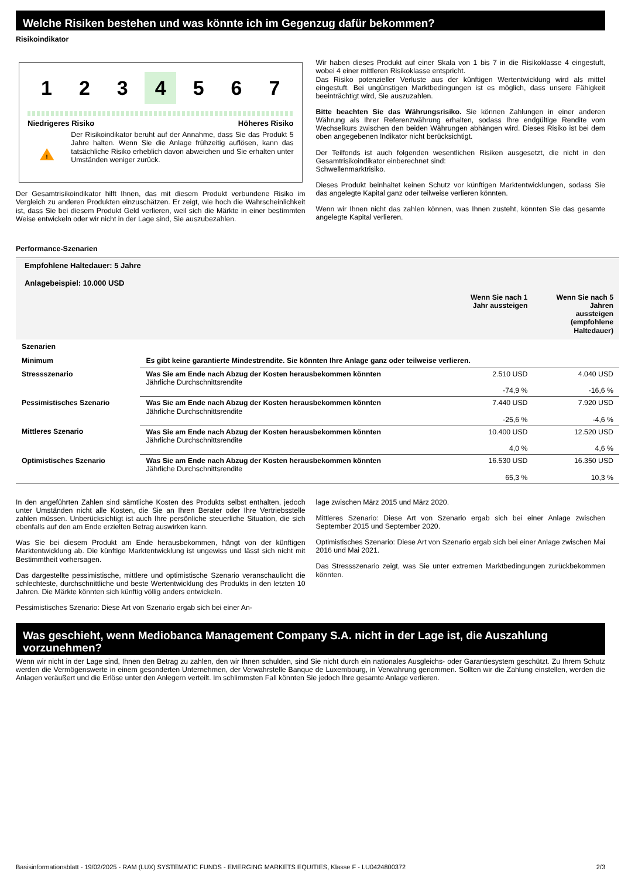Welche Risiken bestehen und was könnte ich im Gegenzug dafür bekommen?
Risikoindikator
1 2 3 4 5 6 7
Niedrigeres Risiko Höheres Risiko
!
Der Risikoindikator beruht auf der Annahme, dass Sie das Produkt 5 Jahre halten. Wenn Sie die Anlage frühzeitig auflösen, kann das tatsächliche Risiko erheblich davon abweichen und Sie erhalten unter Umständen weniger zurück.
Der Gesamtrisikoindikator hilft Ihnen, das mit diesem Produkt verbundene Risiko im Vergleich zu anderen Produkten einzuschätzen. Er zeigt, wie hoch die Wahrscheinlichkeit ist, dass Sie bei diesem Produkt Geld verlieren, weil sich die Märkte in einer bestimmten Weise entwickeln oder wir nicht in der Lage sind, Sie auszubezahlen.
Wir haben dieses Produkt auf einer Skala von 1 bis 7 in die Risikoklasse 4 eingestuft, wobei 4 einer mittleren Risikoklasse entspricht.
Das Risiko potenzieller Verluste aus der künftigen Wertentwicklung wird als mittel eingestuft. Bei ungünstigen Marktbedingungen ist es möglich, dass unsere Fähigkeit beeinträchtigt wird, Sie auszuzahlen.
Bitte beachten Sie das Währungsrisiko. Sie können Zahlungen in einer anderen Währung als Ihrer Referenzwährung erhalten, sodass Ihre endgültige Rendite vom Wechselkurs zwischen den beiden Währungen abhängen wird. Dieses Risiko ist bei dem oben angegebenen Indikator nicht berücksichtigt.
Der Teilfonds ist auch folgenden wesentlichen Risiken ausgesetzt, die nicht in den Gesamtrisikoindikator einberechnet sind:
Schwellenmarktrisiko.
Dieses Produkt beinhaltet keinen Schutz vor künftigen Marktentwicklungen, sodass Sie das angelegte Kapital ganz oder teilweise verlieren könnten.
Wenn wir Ihnen nicht das zahlen können, was Ihnen zusteht, könnten Sie das gesamte angelegte Kapital verlieren.
Performance-Szenarien
| Empfohlene Haltedauer: 5 Jahre Anlagebeispiel: 10.000 USD | | | |
| --- | --- | --- | --- |
| | | Wenn Sie nach 1 Jahr aussteigen | Wenn Sie nach 5 Jahren aussteigen (empfohlene Haltedauer) |
| Szenarien | | | |
| Minimum | Es gibt keine garantierte Mindestrendite. Sie könnten Ihre Anlage ganz oder teilweise verlieren. | | |
| Stressszenario | Was Sie am Ende nach Abzug der Kosten herausbekommen könnten Jährliche Durchschnittsrendite | 2.510 USD -74,9 % | 4.040 USD -16,6 % |
| Pessimistisches Szenario | Was Sie am Ende nach Abzug der Kosten herausbekommen könnten Jährliche Durchschnittsrendite | 7.440 USD -25,6 % | 7.920 USD -4,6 % |
| Mittleres Szenario | Was Sie am Ende nach Abzug der Kosten herausbekommen könnten Jährliche Durchschnittsrendite | 10.400 USD 4,0 % | 12.520 USD 4,6 % |
| Optimistisches Szenario | Was Sie am Ende nach Abzug der Kosten herausbekommen könnten Jährliche Durchschnittsrendite | 16.530 USD 65,3 % | 16.350 USD 10,3 % |
In den angeführten Zahlen sind sämtliche Kosten des Produkts selbst enthalten, jedoch unter Umständen nicht alle Kosten, die Sie an Ihren Berater oder Ihre Vertriebsstelle zahlen müssen. Unberücksichtigt ist auch Ihre persönliche steuerliche Situation, die sich ebenfalls auf den am Ende erzielten Betrag auswirken kann.
Was Sie bei diesem Produkt am Ende herausbekommen, hängt von der künftigen Marktentwicklung ab. Die künftige Marktentwicklung ist ungewiss und lässt sich nicht mit Bestimmtheit vorhersagen.
Das dargestellte pessimistische, mittlere und optimistische Szenario veranschaulicht die schlechteste, durchschnittliche und beste Wertentwicklung des Produkts in den letzten 10 Jahren. Die Märkte könnten sich künftig völlig anders entwickeln.
Pessimistisches Szenario: Diese Art von Szenario ergab sich bei einer An-
lage zwischen März 2015 und März 2020.
Mittleres Szenario: Diese Art von Szenario ergab sich bei einer Anlage zwischen September 2015 und September 2020.
Optimistisches Szenario: Diese Art von Szenario ergab sich bei einer Anlage zwischen Mai 2016 und Mai 2021.
Das Stressszenario zeigt, was Sie unter extremen Marktbedingungen zurückbekommen könnten.
Was geschieht, wenn Mediobanca Management Company S.A. nicht in der Lage ist, die Auszahlung vorzunehmen?
Wenn wir nicht in der Lage sind, Ihnen den Betrag zu zahlen, den wir Ihnen schulden, sind Sie nicht durch ein nationales Ausgleichs- oder Garantiesystem geschützt. Zu Ihrem Schutz werden die Vermögenswerte in einem gesonderten Unternehmen, der Verwahrstelle Banque de Luxembourg, in Verwahrung genommen. Sollten wir die Zahlung einstellen, werden die Anlagen veräußert und die Erlöse unter den Anlegern verteilt. Im schlimmsten Fall könnten Sie jedoch Ihre gesamte Anlage verlieren.
Basisinformationsblatt - 19/02/2025 - RAM (LUX) SYSTEMATIC FUNDS - EMERGING MARKETS EQUITIES, Klasse F - LU0424800372 2/3